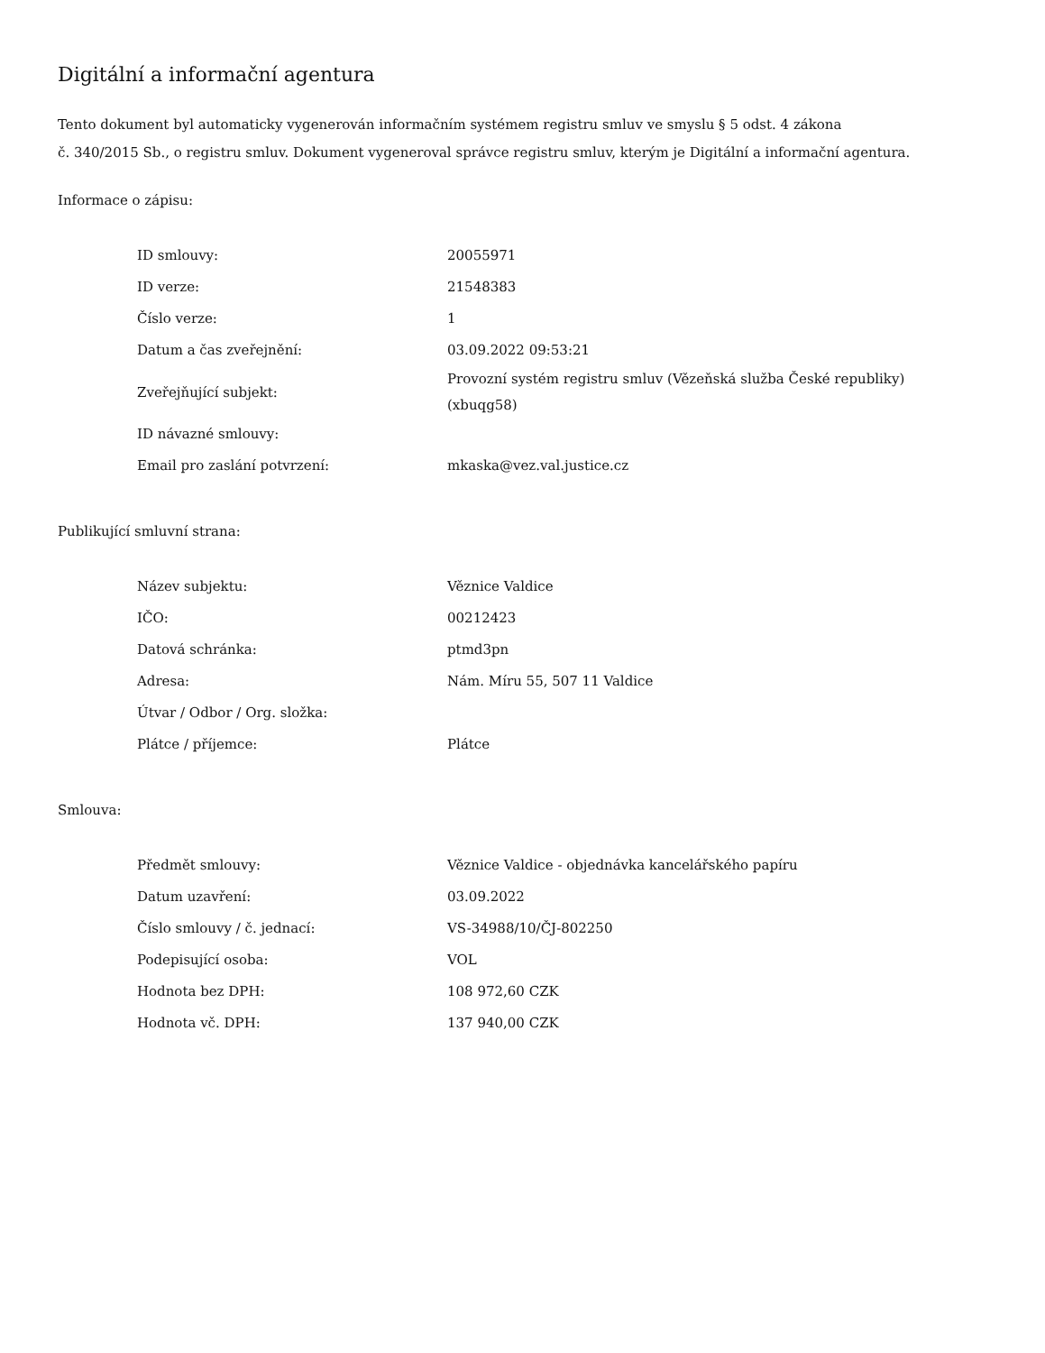Digitální a informační agentura
Tento dokument byl automaticky vygenerován informačním systémem registru smluv ve smyslu § 5 odst. 4 zákona
č. 340/2015 Sb., o registru smluv. Dokument vygeneroval správce registru smluv, kterým je Digitální a informační agentura.
Informace o zápisu:
| ID smlouvy: | 20055971 |
| ID verze: | 21548383 |
| Číslo verze: | 1 |
| Datum a čas zveřejnění: | 03.09.2022 09:53:21 |
| Zveřejňující subjekt: | Provozní systém registru smluv (Vězeňská služba České republiky) (xbuqg58) |
| ID návazné smlouvy: | |
| Email pro zaslání potvrzení: | mkaska@vez.val.justice.cz |
Publikující smluvní strana:
| Název subjektu: | Věznice Valdice |
| IČO: | 00212423 |
| Datová schránka: | ptmd3pn |
| Adresa: | Nám. Míru 55, 507 11 Valdice |
| Útvar / Odbor / Org. složka: | |
| Plátce / příjemce: | Plátce |
Smlouva:
| Předmět smlouvy: | Věznice Valdice - objednávka kancelářského papíru |
| Datum uzavření: | 03.09.2022 |
| Číslo smlouvy / č. jednací: | VS-34988/10/ČJ-802250 |
| Podepisující osoba: | VOL |
| Hodnota bez DPH: | 108 972,60 CZK |
| Hodnota vč. DPH: | 137 940,00 CZK |